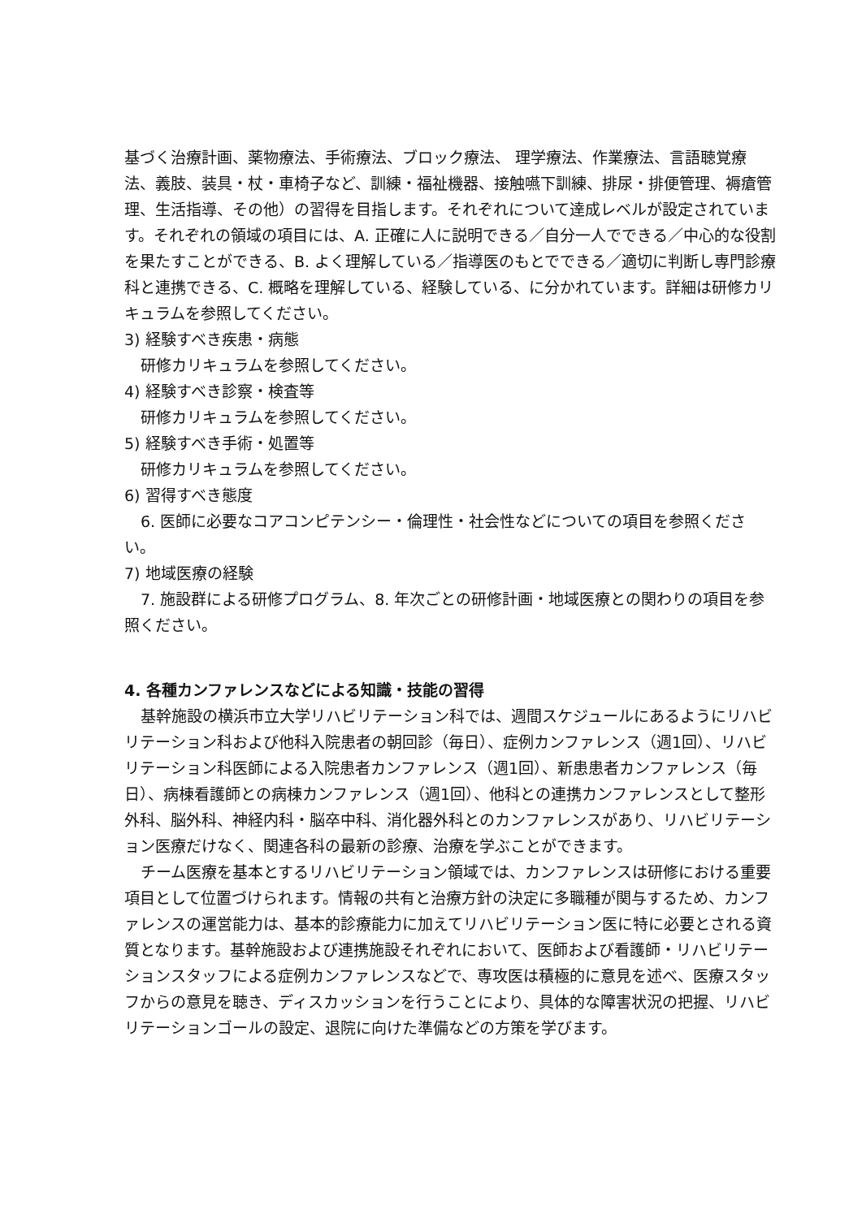基づく治療計画、薬物療法、手術療法、ブロック療法、 理学療法、作業療法、言語聴覚療法、義肢、装具・杖・車椅子など、訓練・福祉機器、接触嚥下訓練、排尿・排便管理、褥瘡管理、生活指導、その他）の習得を目指します。それぞれについて達成レベルが設定されています。それぞれの領域の項目には、A. 正確に人に説明できる／自分一人でできる／中心的な役割を果たすことができる、B. よく理解している／指導医のもとでできる／適切に判断し専門診療科と連携できる、C. 概略を理解している、経験している、に分かれています。詳細は研修カリキュラムを参照してください。
3) 経験すべき疾患・病態
研修カリキュラムを参照してください。
4) 経験すべき診察・検査等
研修カリキュラムを参照してください。
5) 経験すべき手術・処置等
研修カリキュラムを参照してください。
6) 習得すべき態度
6. 医師に必要なコアコンピテンシー・倫理性・社会性などについての項目を参照ください。
7) 地域医療の経験
7. 施設群による研修プログラム、8. 年次ごとの研修計画・地域医療との関わりの項目を参照ください。
4. 各種カンファレンスなどによる知識・技能の習得
基幹施設の横浜市立大学リハビリテーション科では、週間スケジュールにあるようにリハビリテーション科および他科入院患者の朝回診（毎日）、症例カンファレンス（週1回）、リハビリテーション科医師による入院患者カンファレンス（週1回）、新患患者カンファレンス（毎日）、病棟看護師との病棟カンファレンス（週1回）、他科との連携カンファレンスとして整形外科、脳外科、神経内科・脳卒中科、消化器外科とのカンファレンスがあり、リハビリテーション医療だけなく、関連各科の最新の診療、治療を学ぶことができます。
チーム医療を基本とするリハビリテーション領域では、カンファレンスは研修における重要項目として位置づけられます。情報の共有と治療方針の決定に多職種が関与するため、カンファレンスの運営能力は、基本的診療能力に加えてリハビリテーション医に特に必要とされる資質となります。基幹施設および連携施設それぞれにおいて、医師および看護師・リハビリテーションスタッフによる症例カンファレンスなどで、専攻医は積極的に意見を述べ、医療スタッフからの意見を聴き、ディスカッションを行うことにより、具体的な障害状況の把握、リハビリテーションゴールの設定、退院に向けた準備などの方策を学びます。